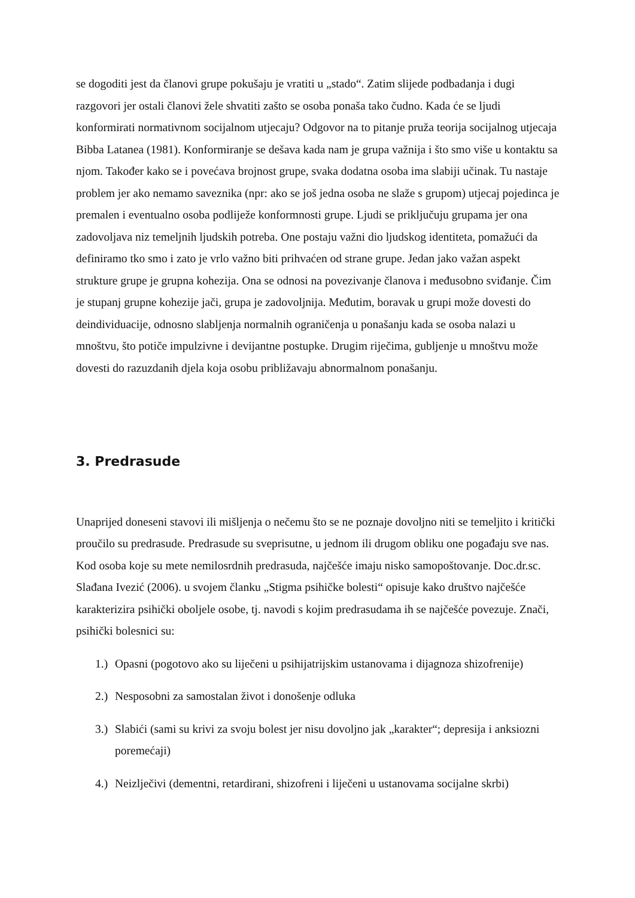se dogoditi jest da članovi grupe pokušaju je vratiti u „stado“. Zatim slijede podbadanja i dugi razgovori jer ostali članovi žele shvatiti zašto se osoba ponaša tako čudno. Kada će se ljudi konformirati normativnom socijalnom utjecaju? Odgovor na to pitanje pruža teorija socijalnog utjecaja Bibba Latanea (1981). Konformiranje se dešava kada nam je grupa važnija i što smo više u kontaktu sa njom. Također kako se i povećava brojnost grupe, svaka dodatna osoba ima slabiji učinak. Tu nastaje problem jer ako nemamo saveznika (npr: ako se još jedna osoba ne slaže s grupom) utjecaj pojedinca je premalen i eventualno osoba podliježe konformnosti grupe. Ljudi se priključuju grupama jer ona zadovoljava niz temeljnih ljudskih potreba. One postaju važni dio ljudskog identiteta, pomažući da definiramo tko smo i zato je vrlo važno biti prihvaćen od strane grupe. Jedan jako važan aspekt strukture grupe je grupna kohezija. Ona se odnosi na povezivanje članova i međusobno sviđanje. Čim je stupanj grupne kohezije jači, grupa je zadovoljnija. Međutim, boravak u grupi može dovesti do deindividuacije, odnosno slabljenja normalnih ograničenja u ponašanju kada se osoba nalazi u mnoštvu, što potiče impulzivne i devijantne postupke. Drugim riječima, gubljenje u mnoštvu može dovesti do razuzdanih djela koja osobu približavaju abnormalnom ponašanju.
3. Predrasude
Unaprijed doneseni stavovi ili mišljenja o nečemu što se ne poznaje dovoljno niti se temeljito i kritički proučilo su predrasude. Predrasude su sveprisutne, u jednom ili drugom obliku one pogađaju sve nas. Kod osoba koje su mete nemilosrdnih predrasuda, najčešće imaju nisko samopoštovanje. Doc.dr.sc. Slađana Ivezić (2006). u svojem članku „Stigma psihičke bolesti“ opisuje kako društvo najčešće karakterizira psihički oboljele osobe, tj. navodi s kojim predrasudama ih se najčešće povezuje. Znači, psihički bolesnici su:
1.) Opasni (pogotovo ako su liječeni u psihijatrijskim ustanovama i dijagnoza shizofrenije)
2.) Nesposobni za samostalan život i donošenje odluka
3.) Slabići (sami su krivi za svoju bolest jer nisu dovoljno jak „karakter“; depresija i anksiozni poremećaji)
4.) Neizlječivi (dementni, retardirani, shizofreni i liječeni u ustanovama socijalne skrbi)